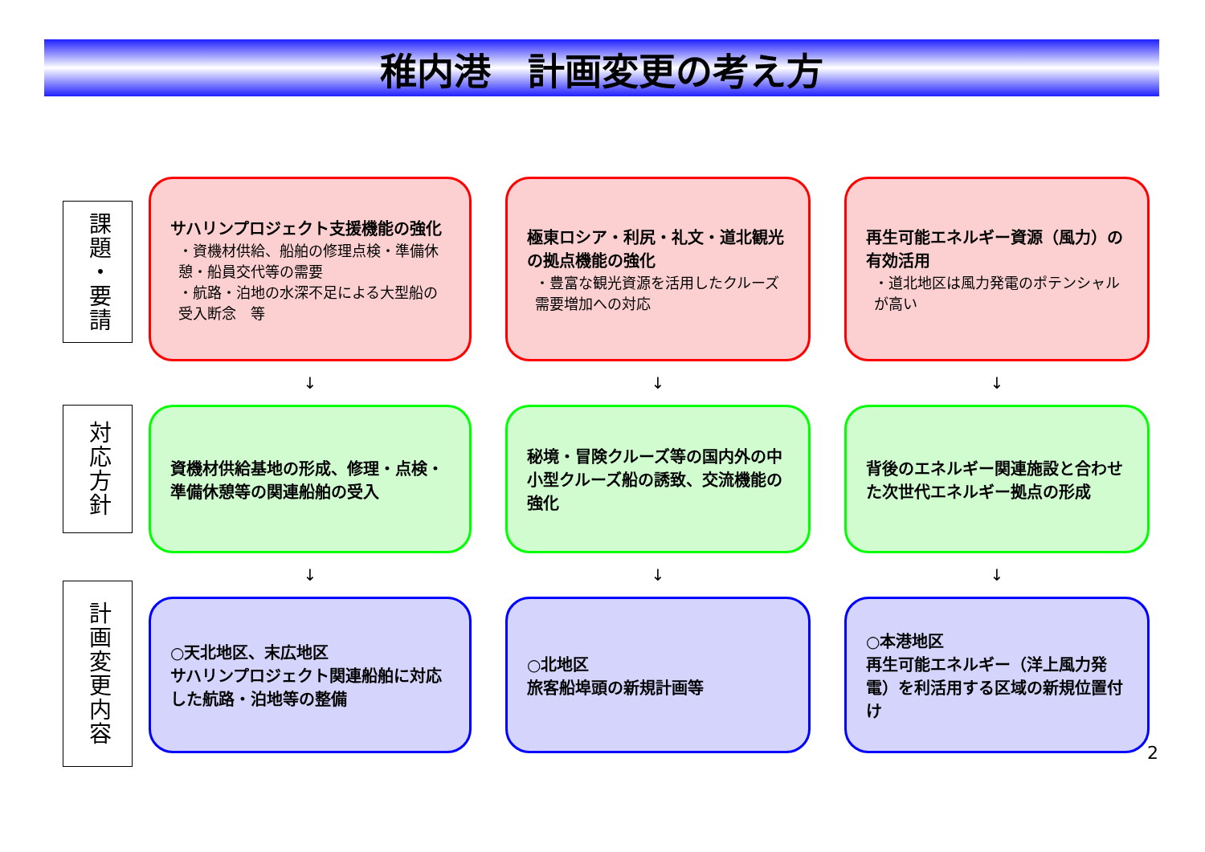稚内港　計画変更の考え方
課題・要請
サハリンプロジェクト支援機能の強化
・資機材供給、船舶の修理点検・準備休憩・船員交代等の需要
・航路・泊地の水深不足による大型船の受入断念　等
極東ロシア・利尻・礼文・道北観光の拠点機能の強化
・豊富な観光資源を活用したクルーズ需要増加への対応
再生可能エネルギー資源（風力）の有効活用
・道北地区は風力発電のポテンシャルが高い
↓
↓
↓
対応方針
資機材供給基地の形成、修理・点検・準備休憩等の関連船舶の受入
秘境・冒険クルーズ等の国内外の中小型クルーズ船の誘致、交流機能の強化
背後のエネルギー関連施設と合わせた次世代エネルギー拠点の形成
↓
↓
↓
計画変更内容
○天北地区、末広地区
サハリンプロジェクト関連船舶に対応した航路・泊地等の整備
○北地区
旅客船埠頭の新規計画等
○本港地区
再生可能エネルギー（洋上風力発電）を利活用する区域の新規位置付け
2